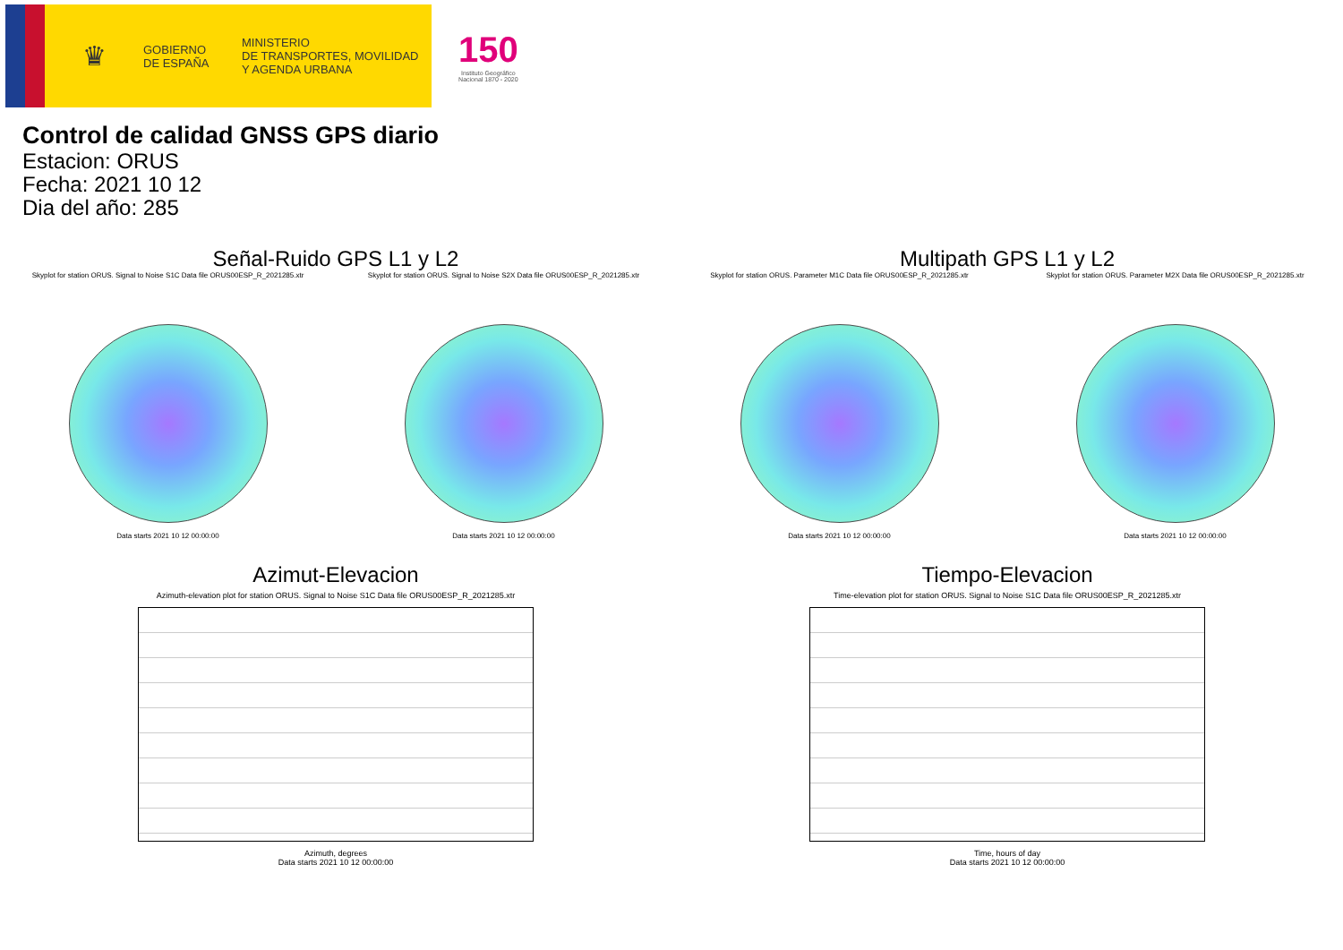♛
GOBIERNO
DE ESPAÑA
MINISTERIO
DE TRANSPORTES, MOVILIDAD
Y AGENDA URBANA
150
Instituto Geográfico
Nacional 1870 - 2020
Control de calidad GNSS GPS diario
Estacion: ORUS
Fecha: 2021 10 12
Dia del año: 285
Señal-Ruido GPS L1 y L2
Skyplot for station ORUS. Signal to Noise S1C Data file ORUS00ESP_R_2021285.xtr
Data starts 2021 10 12 00:00:00
Skyplot for station ORUS. Signal to Noise S2X Data file ORUS00ESP_R_2021285.xtr
Data starts 2021 10 12 00:00:00
Multipath GPS L1 y L2
Skyplot for station ORUS. Parameter M1C Data file ORUS00ESP_R_2021285.xtr
Data starts 2021 10 12 00:00:00
Skyplot for station ORUS. Parameter M2X Data file ORUS00ESP_R_2021285.xtr
Data starts 2021 10 12 00:00:00
Azimut-Elevacion
Azimuth-elevation plot for station ORUS. Signal to Noise S1C Data file ORUS00ESP_R_2021285.xtr
Azimuth, degrees
Data starts 2021 10 12 00:00:00
Tiempo-Elevacion
Time-elevation plot for station ORUS. Signal to Noise S1C Data file ORUS00ESP_R_2021285.xtr
Time, hours of day
Data starts 2021 10 12 00:00:00